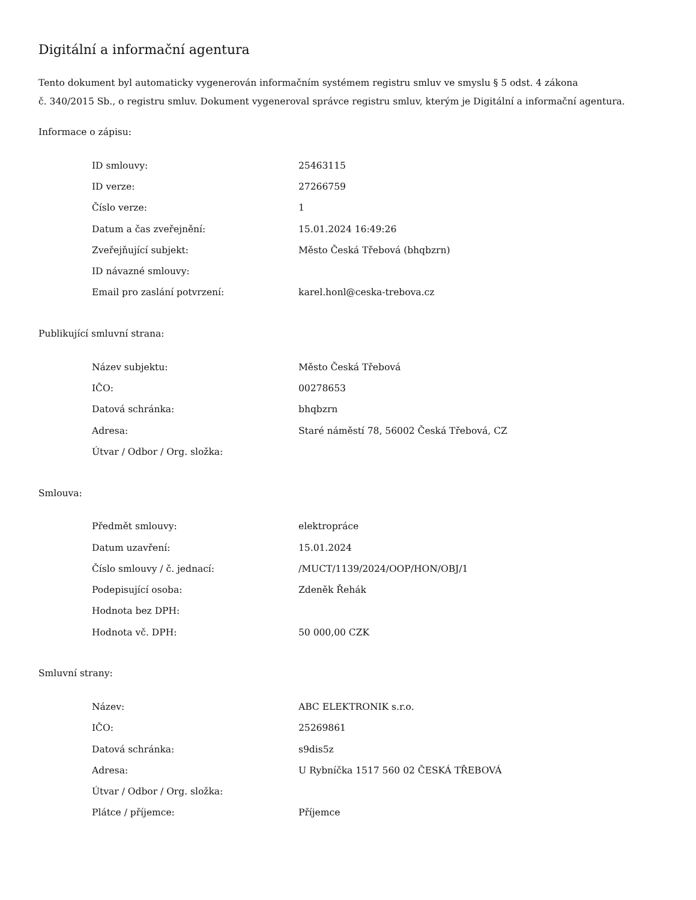Digitální a informační agentura
Tento dokument byl automaticky vygenerován informačním systémem registru smluv ve smyslu § 5 odst. 4 zákona
č. 340/2015 Sb., o registru smluv. Dokument vygeneroval správce registru smluv, kterým je Digitální a informační agentura.
Informace o zápisu:
| ID smlouvy: | 25463115 |
| ID verze: | 27266759 |
| Číslo verze: | 1 |
| Datum a čas zveřejnění: | 15.01.2024 16:49:26 |
| Zveřejňující subjekt: | Město Česká Třebová (bhqbzrn) |
| ID návazné smlouvy: | |
| Email pro zaslání potvrzení: | karel.honl@ceska-trebova.cz |
Publikující smluvní strana:
| Název subjektu: | Město Česká Třebová |
| IČO: | 00278653 |
| Datová schránka: | bhqbzrn |
| Adresa: | Staré náměstí 78, 56002 Česká Třebová, CZ |
| Útvar / Odbor / Org. složka: | |
Smlouva:
| Předmět smlouvy: | elektropráce |
| Datum uzavření: | 15.01.2024 |
| Číslo smlouvy / č. jednací: | /MUCT/1139/2024/OOP/HON/OBJ/1 |
| Podepisující osoba: | Zdeněk Řehák |
| Hodnota bez DPH: | |
| Hodnota vč. DPH: | 50 000,00 CZK |
Smluvní strany:
| Název: | ABC ELEKTRONIK s.r.o. |
| IČO: | 25269861 |
| Datová schránka: | s9dis5z |
| Adresa: | U Rybníčka 1517 560 02 ČESKÁ TŘEBOVÁ |
| Útvar / Odbor / Org. složka: | |
| Plátce / příjemce: | Příjemce |